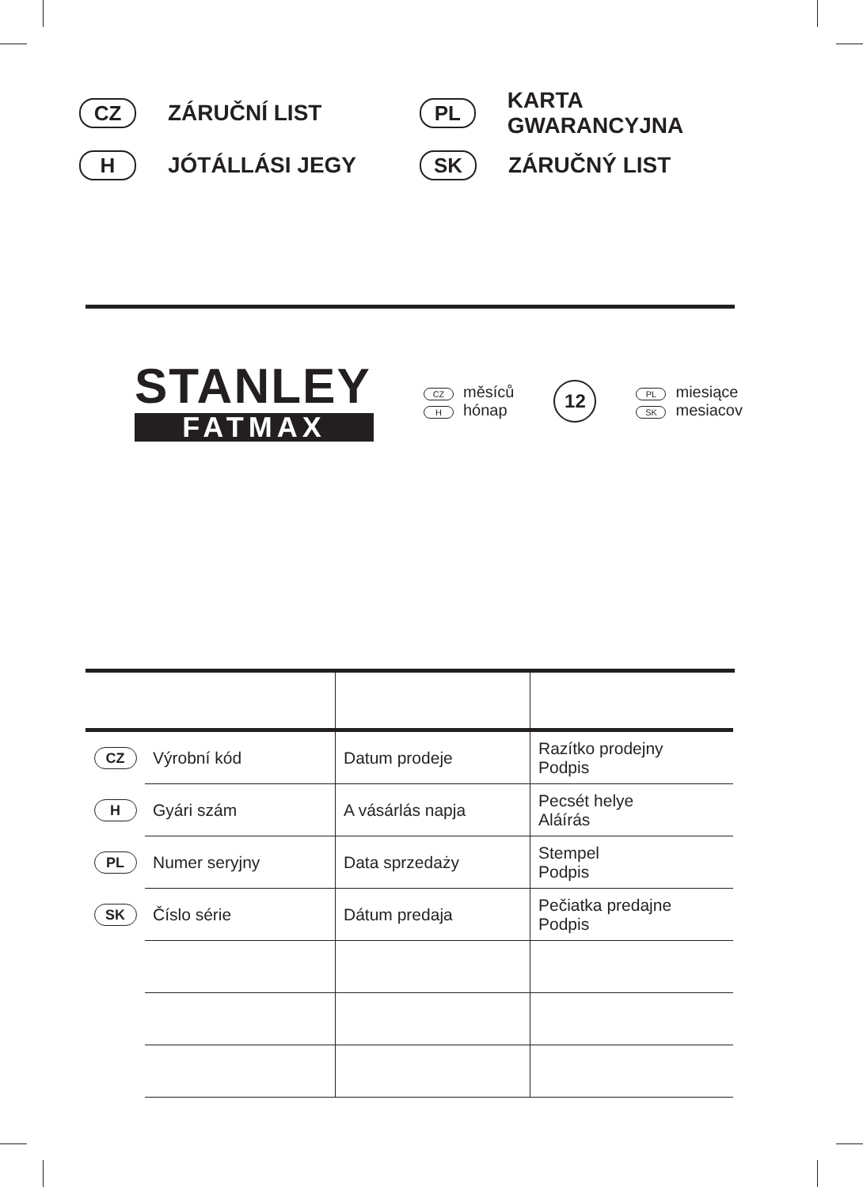CZ ZÁRUČNÍ LIST
PL KARTA GWARANCYJNA
H JÓTÁLLÁSI JEGY
SK ZÁRUČNÝ LIST
STANLEY
FATMAX
CZ měsíců
Hhónap
12
PL miesiące
SK mesiacov
| CZ | Výrobní kód | Datum prodeje | Razítko prodejny Podpis |
| H | Gyári szám | A vásárlás napja | Pecsét helye Aláírás |
| PL | Numer seryjny | Data sprzedaży | Stempel Podpis |
| SK | Číslo série | Dátum predaja | Pečiatka predajne Podpis |